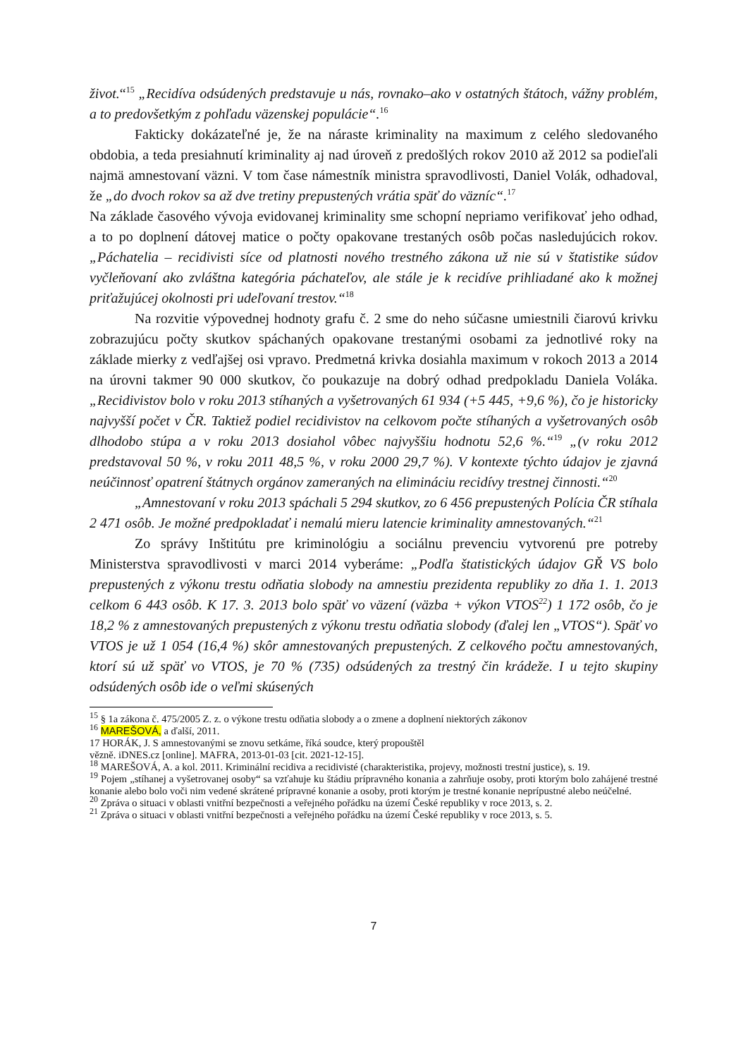život.“<sup>15</sup> „Recidíva odsúdených predstavuje u nás, rovnako–ako v ostatných štátoch, vážny problém, a to predovšetkým z pohľadu väzenskej populácie“.<sup>16</sup>
Fakticky dokázateľné je, že na náraste kriminality na maximum z celého sledovaného obdobia, a teda presiahnutí kriminality aj nad úroveň z predošlých rokov 2010 až 2012 sa podieľali najmä amnestovaní väzni. V tom čase námestník ministra spravodlivosti, Daniel Volák, odhadoval, že „do dvoch rokov sa až dve tretiny prepustených vrátia späť do väzníc“.<sup>17</sup>
Na základe časového vývoja evidovanej kriminality sme schopní nepriamo verifikovať jeho odhad, a to po doplnení dátovej matice o počty opakovane trestaných osôb počas nasledujúcich rokov. „Páchatelia – recidivisti síce od platnosti nového trestného zákona už nie sú v štatistike súdov vyčleňovaní ako zvláštna kategória páchateľov, ale stále je k recidíve prihliadané ako k možnej priťažujúcej okolnosti pri udeľovaní trestov.“<sup>18</sup>
Na rozvitie výpovednej hodnoty grafu č. 2 sme do neho súčasne umiestnili čiarovú krivku zobrazujúcu počty skutkov spáchaných opakovane trestanými osobami za jednotlivé roky na základe mierky z vedľajšej osi vpravo. Predmetná krivka dosiahla maximum v rokoch 2013 a 2014 na úrovni takmer 90 000 skutkov, čo poukazuje na dobrý odhad predpokladu Daniela Voláka. „Recidivistov bolo v roku 2013 stíhaných a vyšetrovaných 61 934 (+5 445, +9,6 %), čo je historicky najvyšší počet v ČR. Taktiež podiel recidivistov na celkovom počte stíhaných a vyšetrovaných osôb dlhodobo stúpa a v roku 2013 dosiahol vôbec najvyššiu hodnotu 52,6 %.“<sup>19</sup> „(v roku 2012 predstavoval 50 %, v roku 2011 48,5 %, v roku 2000 29,7 %). V kontexte týchto údajov je zjavná neúčinnosť opatrení štátnych orgánov zameraných na elimináciu recidívy trestnej činnosti.“<sup>20</sup>
„Amnestovaní v roku 2013 spáchali 5 294 skutkov, zo 6 456 prepustených Polícia ČR stíhala 2 471 osôb. Je možné predpokladať i nemalú mieru latencie kriminality amnestovaných.“<sup>21</sup>
Zo správy Inštitútu pre kriminológiu a sociálnu prevenciu vytvorenú pre potreby Ministerstva spravodlivosti v marci 2014 vyberáme: „Podľa štatistických údajov GŘ VS bolo prepustených z výkonu trestu odňatia slobody na amnestiu prezidenta republiky zo dňa 1. 1. 2013 celkom 6 443 osôb. K 17. 3. 2013 bolo späť vo väzení (väzba + výkon VTOS<sup>22</sup>) 1 172 osôb, čo je 18,2 % z amnestovaných prepustených z výkonu trestu odňatia slobody (ďalej len „VTOS“). Späť vo VTOS je už 1 054 (16,4 %) skôr amnestovaných prepustených. Z celkového počtu amnestovaných, ktorí sú už späť vo VTOS, je 70 % (735) odsúdených za trestný čin krádeže. I u tejto skupiny odsúdených osôb ide o veľmi skúsených
<sup>15</sup> § 1a zákona č. 475/2005 Z. z. o výkone trestu odňatia slobody a o zmene a doplnení niektorých zákonov
<sup>16</sup> MAREŠOVÁ, a ďalší, 2011.
17 HORÁK, J. S amnestovanými se znovu setkáme, říká soudce, který propouštěl
vězně. iDNES.cz [online]. MAFRA, 2013-01-03 [cit. 2021-12-15].
<sup>18</sup> MAREŠOVÁ, A. a kol. 2011. Kriminální recidiva a recidivisté (charakteristika, projevy, možnosti trestní justice), s. 19.
<sup>19</sup> Pojem „stíhanej a vyšetrovanej osoby“ sa vzťahuje ku štádiu prípravného konania a zahrňuje osoby, proti ktorým bolo zahájené trestné konanie alebo bolo voči nim vedené skrátené prípravné konanie a osoby, proti ktorým je trestné konanie neprípustné alebo neúčelné.
<sup>20</sup> Zpráva o situaci v oblasti vnitřní bezpečnosti a veřejného pořádku na území České republiky v roce 2013, s. 2.
<sup>21</sup> Zpráva o situaci v oblasti vnitřní bezpečnosti a veřejného pořádku na území České republiky v roce 2013, s. 5.
7